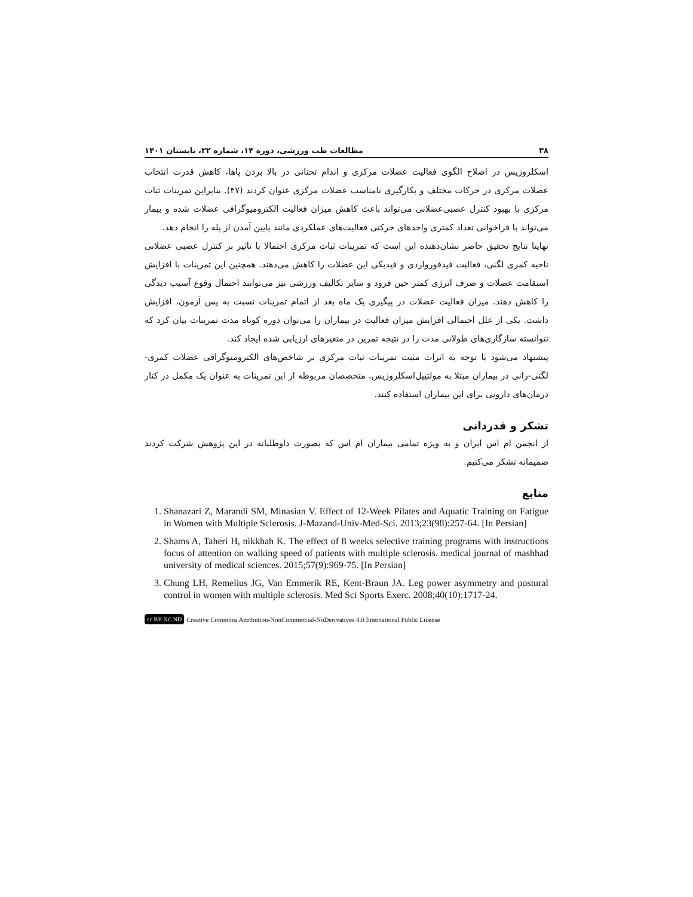۳۸ مطالعات طب ورزشی، دوره ۱۴، شماره ۳۲، تابستان ۱۴۰۱
اسکلروزیس در اصلاح الگوی فعالیت عضلات مرکزی و اندام تحتانی در بالا بردن پاها، کاهش قدرت انتخاب عضلات مرکزی در حرکات مختلف و بکارگیری نامناسب عضلات مرکزی عنوان کردند (۴۷). بنابراین تمرینات ثبات مرکزی با بهبود کنترل عصبی‌عضلانی می‌تواند باعث کاهش میزان فعالیت الکترومیوگرافی عضلات شده و بیمار می‌تواند با فراخوانی تعداد کمتری واحدهای حرکتی فعالیت‌های عملکردی مانند پایین آمدن از پله را انجام دهد.
نهایتا نتایج تحقیق حاضر نشان‌دهنده این است که تمرینات ثبات مرکزی احتمالا با تاثیر بر کنترل عصبی عضلانی ناحیه کمری لگنی، فعالیت فیدفورواردی و فیدبکی این عضلات را کاهش می‌دهند. همچنین این تمرینات با افزایش استقامت عضلات و صرف انرژی کمتر حین فرود و سایر تکالیف ورزشی نیز می‌توانند احتمال وقوع آسیب دیدگی را کاهش دهند. میزان فعالیت عضلات در پیگیری یک ماه بعد از اتمام تمرینات نسبت به پس آزمون، افزایش داشت. یکی از علل احتمالی افزایش میزان فعالیت در بیماران را می‌توان دوره کوتاه مدت تمرینات بیان کرد که نتوانسته سازگاری‌های طولانی مدت را در نتیجه تمرین در متغیرهای ارزیابی شده ایجاد کند.
پیشنهاد می‌شود با توجه به اثرات مثبت تمرینات ثبات مرکزی بر شاخص‌های الکترومیوگرافی عضلات کمری- لگنی-رانی در بیماران مبتلا به مولتیپل‌اسکلروزیس، متخصصان مربوطه از این تمرینات به عنوان یک مکمل در کنار درمان‌های دارویی برای این بیماران استفاده کنند.
تشکر و قدردانی
از انجمن ام اس ایران و به ویژه تمامی بیماران ام اس که بصورت داوطلبانه در این پژوهش شرکت کردند صمیمانه تشکر می‌کنیم.
منابع
1. Shanazari Z, Marandi SM, Minasian V. Effect of 12-Week Pilates and Aquatic Training on Fatigue in Women with Multiple Sclerosis. J-Mazand-Univ-Med-Sci. 2013;23(98):257-64. [In Persian]
2. Shams A, Taheri H, nikkhah K. The effect of 8 weeks selective training programs with instructions focus of attention on walking speed of patients with multiple sclerosis. medical journal of mashhad university of medical sciences. 2015;57(9):969-75. [In Persian]
3. Chung LH, Remelius JG, Van Emmerik RE, Kent-Braun JA. Leg power asymmetry and postural control in women with multiple sclerosis. Med Sci Sports Exerc. 2008;40(10):1717-24.
cc BY NC ND Creative Commons Attribution-NonCommercial-NoDerivatives 4.0 International Public License